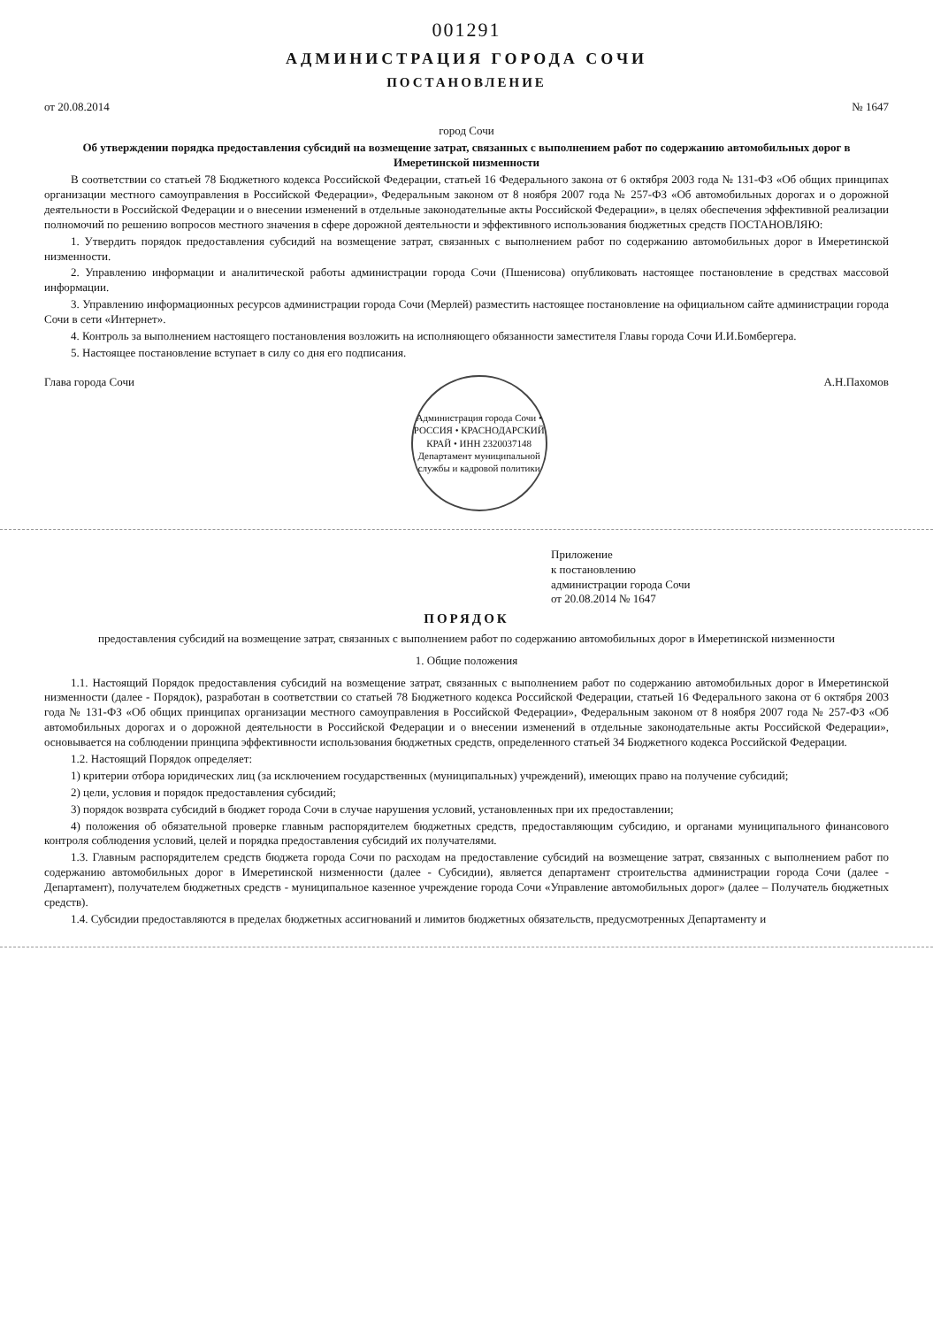001291
АДМИНИСТРАЦИЯ ГОРОДА СОЧИ
ПОСТАНОВЛЕНИЕ
от 20.08.2014 № 1647
город Сочи
Об утверждении порядка предоставления субсидий на возмещение затрат, связанных с выполнением работ по содержанию автомобильных дорог в Имеретинской низменности
В соответствии со статьей 78 Бюджетного кодекса Российской Федерации, статьей 16 Федерального закона от 6 октября 2003 года № 131-ФЗ «Об общих принципах организации местного самоуправления в Российской Федерации», Федеральным законом от 8 ноября 2007 года № 257-ФЗ «Об автомобильных дорогах и о дорожной деятельности в Российской Федерации и о внесении изменений в отдельные законодательные акты Российской Федерации», в целях обеспечения эффективной реализации полномочий по решению вопросов местного значения в сфере дорожной деятельности и эффективного использования бюджетных средств ПОСТАНОВЛЯЮ:
1. Утвердить порядок предоставления субсидий на возмещение затрат, связанных с выполнением работ по содержанию автомобильных дорог в Имеретинской низменности.
2. Управлению информации и аналитической работы администрации города Сочи (Пшенисова) опубликовать настоящее постановление в средствах массовой информации.
3. Управлению информационных ресурсов администрации города Сочи (Мерлей) разместить настоящее постановление на официальном сайте администрации города Сочи в сети «Интернет».
4. Контроль за выполнением настоящего постановления возложить на исполняющего обязанности заместителя Главы города Сочи И.И.Бомбергера.
5. Настоящее постановление вступает в силу со дня его подписания.
Глава города Сочи
Администрация города Сочи • РОССИЯ • КРАСНОДАРСКИЙ КРАЙ • ИНН 2320037148
Департамент муниципальной службы и кадровой политики
А.Н.Пахомов
Приложение
к постановлению
администрации города Сочи
от 20.08.2014 № 1647
ПОРЯДОК
предоставления субсидий на возмещение затрат, связанных с выполнением работ по содержанию автомобильных дорог в Имеретинской низменности
1. Общие положения
1.1. Настоящий Порядок предоставления субсидий на возмещение затрат, связанных с выполнением работ по содержанию автомобильных дорог в Имеретинской низменности (далее - Порядок), разработан в соответствии со статьей 78 Бюджетного кодекса Российской Федерации, статьей 16 Федерального закона от 6 октября 2003 года № 131-ФЗ «Об общих принципах организации местного самоуправления в Российской Федерации», Федеральным законом от 8 ноября 2007 года № 257-ФЗ «Об автомобильных дорогах и о дорожной деятельности в Российской Федерации и о внесении изменений в отдельные законодательные акты Российской Федерации», основывается на соблюдении принципа эффективности использования бюджетных средств, определенного статьей 34 Бюджетного кодекса Российской Федерации.
1.2. Настоящий Порядок определяет:
1) критерии отбора юридических лиц (за исключением государственных (муниципальных) учреждений), имеющих право на получение субсидий;
2) цели, условия и порядок предоставления субсидий;
3) порядок возврата субсидий в бюджет города Сочи в случае нарушения условий, установленных при их предоставлении;
4) положения об обязательной проверке главным распорядителем бюджетных средств, предоставляющим субсидию, и органами муниципального финансового контроля соблюдения условий, целей и порядка предоставления субсидий их получателями.
1.3. Главным распорядителем средств бюджета города Сочи по расходам на предоставление субсидий на возмещение затрат, связанных с выполнением работ по содержанию автомобильных дорог в Имеретинской низменности (далее - Субсидии), является департамент строительства администрации города Сочи (далее - Департамент), получателем бюджетных средств - муниципальное казенное учреждение города Сочи «Управление автомобильных дорог» (далее – Получатель бюджетных средств).
1.4. Субсидии предоставляются в пределах бюджетных ассигнований и лимитов бюджетных обязательств, предусмотренных Департаменту и